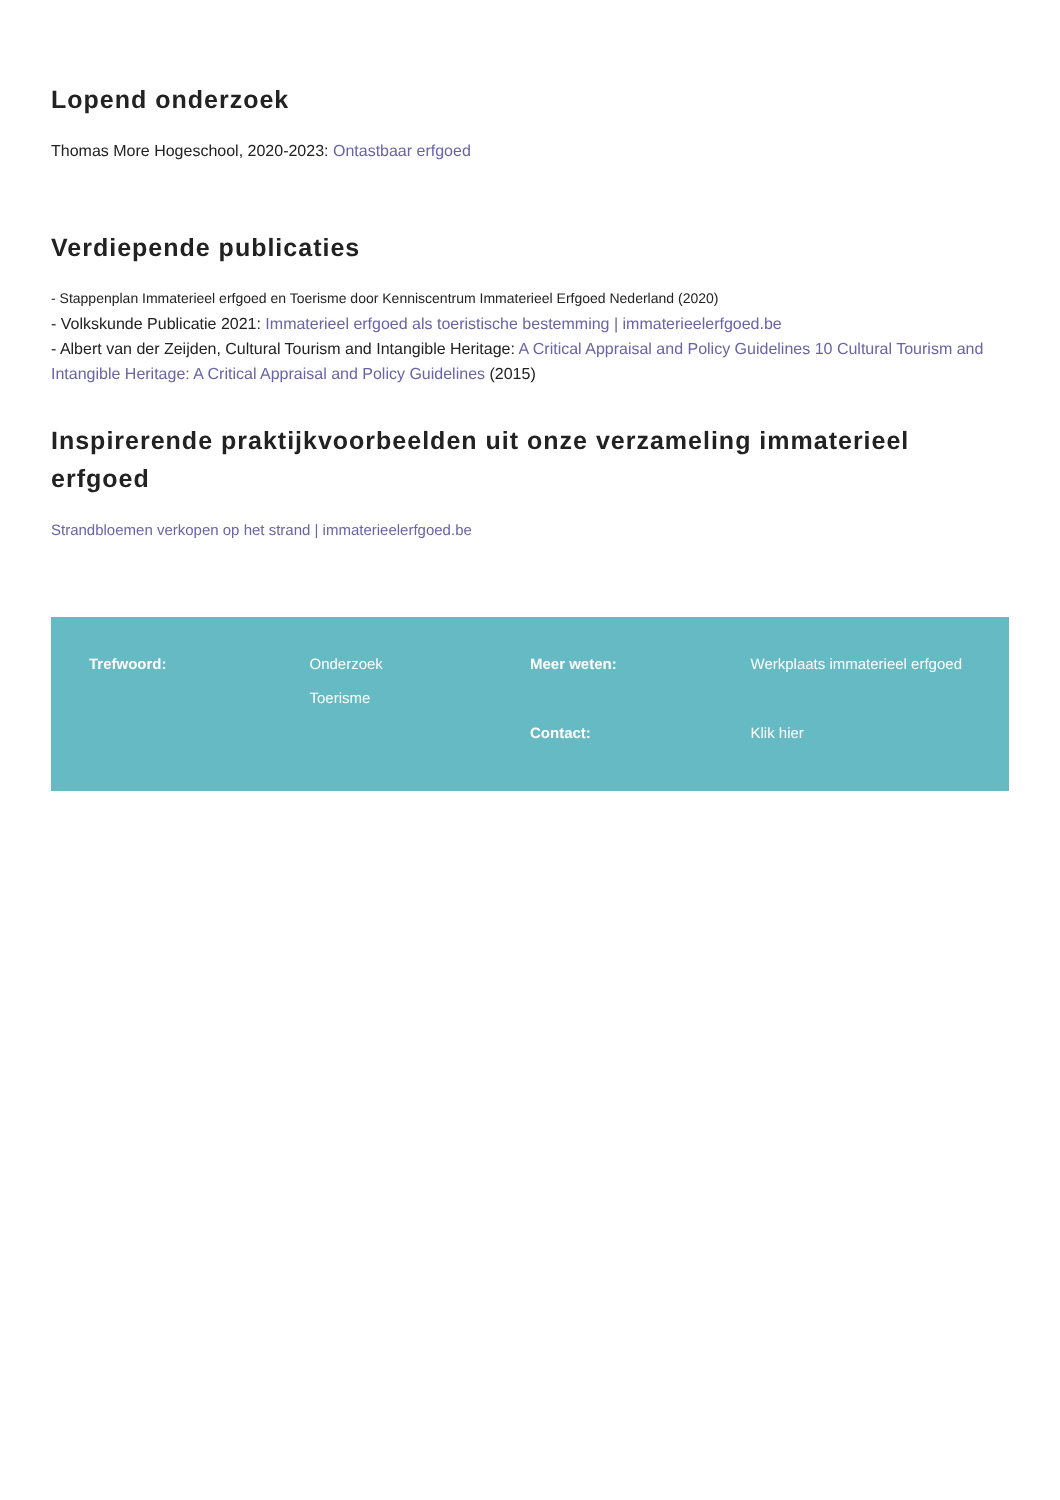Lopend onderzoek
Thomas More Hogeschool, 2020-2023: Ontastbaar erfgoed
Verdiepende publicaties
- Stappenplan Immaterieel erfgoed en Toerisme door Kenniscentrum Immaterieel Erfgoed Nederland (2020)
- Volkskunde Publicatie 2021: Immaterieel erfgoed als toeristische bestemming | immaterieelerfgoed.be
- Albert van der Zeijden, Cultural Tourism and Intangible Heritage: A Critical Appraisal and Policy Guidelines 10 Cultural Tourism and Intangible Heritage: A Critical Appraisal and Policy Guidelines (2015)
Inspirerende praktijkvoorbeelden uit onze verzameling immaterieel erfgoed
Strandbloemen verkopen op het strand | immaterieelerfgoed.be
Trefwoord:
Onderzoek
Toerisme
Meer weten:
Werkplaats immaterieel erfgoed
Contact:
Klik hier